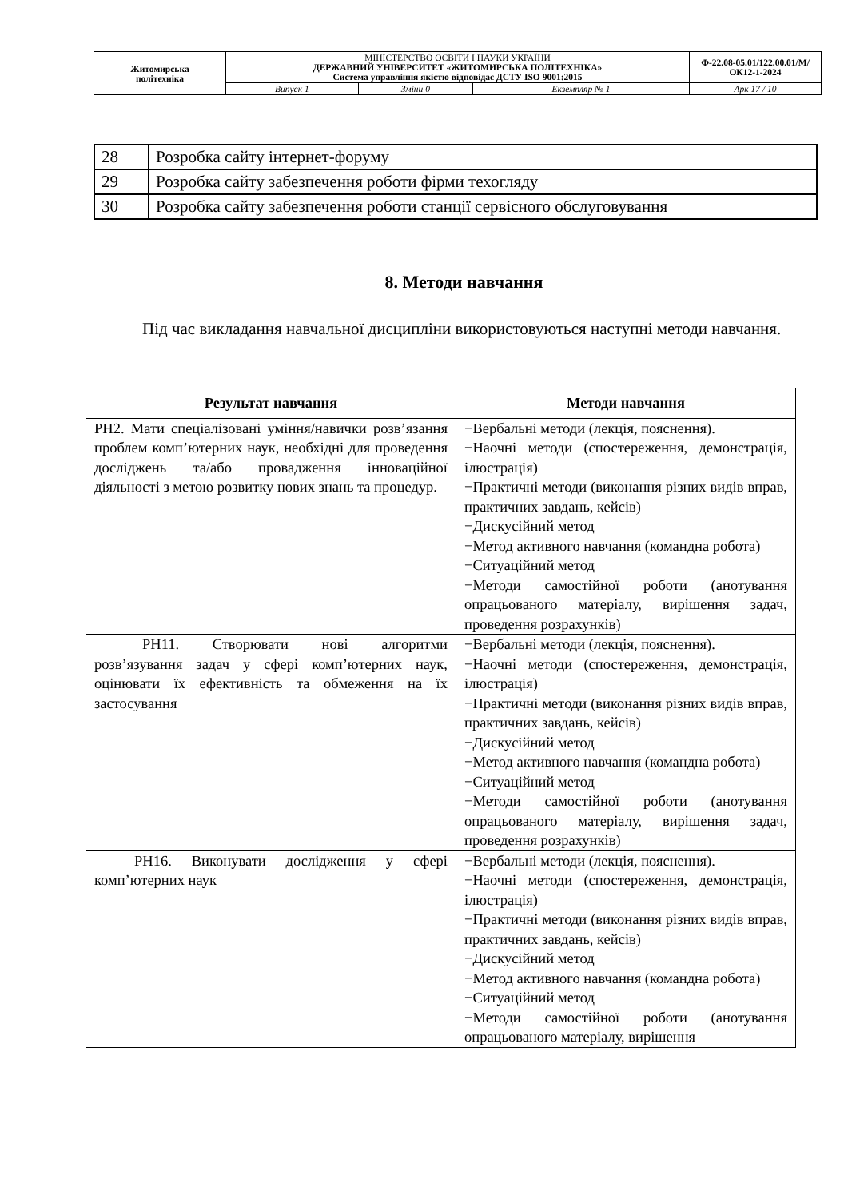| Житомирська політехніка | МІНІСТЕРСТВО ОСВІТИ І НАУКИ УКРАЇНИ ДЕРЖАВНИЙ УНІВЕРСИТЕТ «ЖИТОМИРСЬКА ПОЛІТЕХНІКА» Система управління якістю відповідає ДСТУ ISO 9001:2015 | | | Ф-22.08-05.01/122.00.01/М/ОК12-1-2024 |
| | Випуск 1 | Зміни 0 | Екземпляр № 1 | Арк 17 / 10 |
| 28 | Розробка сайту інтернет-форуму |
| 29 | Розробка сайту забезпечення роботи фірми техогляду |
| 30 | Розробка сайту забезпечення роботи станції сервісного обслуговування |
8. Методи навчання
Під час викладання навчальної дисципліни використовуються наступні методи навчання.
| Результат навчання | Методи навчання |
| --- | --- |
| РН2. Мати спеціалізовані уміння/навички розв’язання проблем комп’ютерних наук, необхідні для проведення досліджень та/або провадження інноваційної діяльності з метою розвитку нових знань та процедур. | −Вербальні методи (лекція, пояснення). −Наочні методи (спостереження, демонстрація, ілюстрація) −Практичні методи (виконання різних видів вправ, практичних завдань, кейсів) −Дискусійний метод −Метод активного навчання (командна робота) −Ситуаційний метод −Методи самостійної роботи (анотування опрацьованого матеріалу, вирішення задач, проведення розрахунків) |
| РН11. Створювати нові алгоритми розв’язування задач у сфері комп’ютерних наук, оцінювати їх ефективність та обмеження на їх застосування | −Вербальні методи (лекція, пояснення). −Наочні методи (спостереження, демонстрація, ілюстрація) −Практичні методи (виконання різних видів вправ, практичних завдань, кейсів) −Дискусійний метод −Метод активного навчання (командна робота) −Ситуаційний метод −Методи самостійної роботи (анотування опрацьованого матеріалу, вирішення задач, проведення розрахунків) |
| РН16. Виконувати дослідження у сфері комп’ютерних наук | −Вербальні методи (лекція, пояснення). −Наочні методи (спостереження, демонстрація, ілюстрація) −Практичні методи (виконання різних видів вправ, практичних завдань, кейсів) −Дискусійний метод −Метод активного навчання (командна робота) −Ситуаційний метод −Методи самостійної роботи (анотування опрацьованого матеріалу, вирішення |